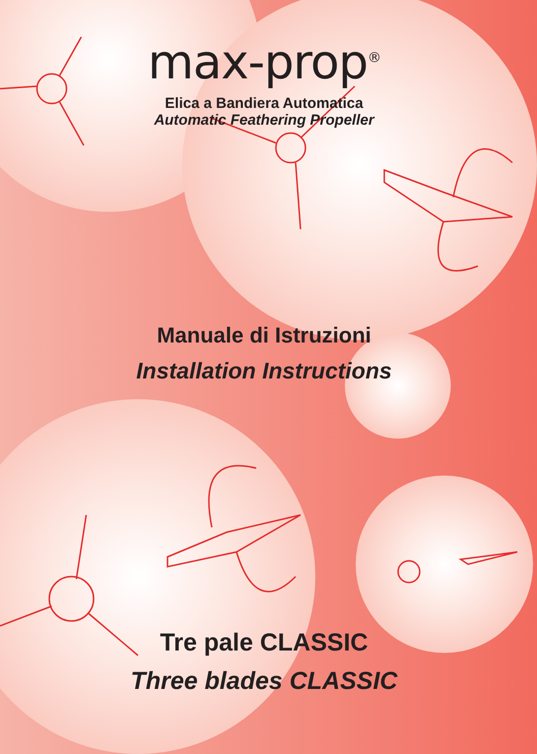max-prop<sup>®</sup>
Elica a Bandiera Automatica
Automatic Feathering Propeller
Manuale di Istruzioni
Installation Instructions
Tre pale CLASSIC
Three blades CLASSIC